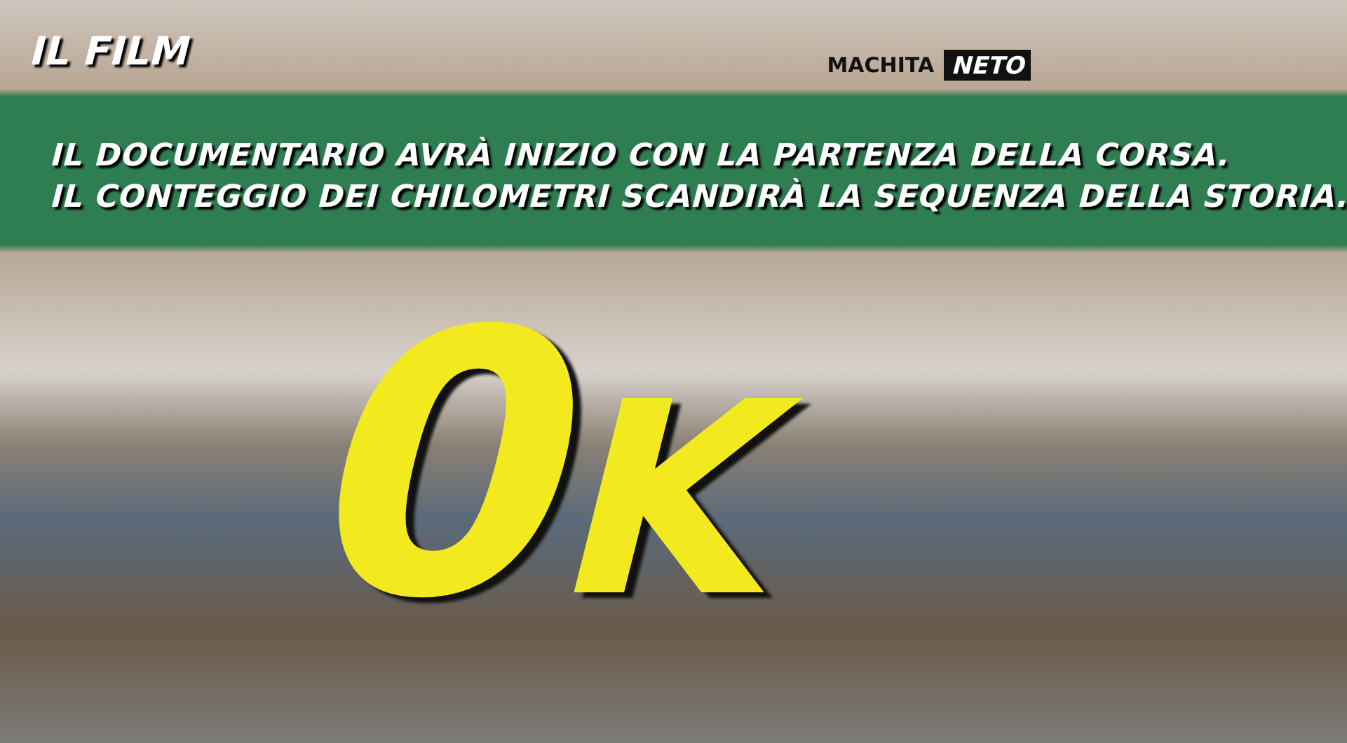IL FILM
MACHITA NETO
IL DOCUMENTARIO AVRÀ INIZIO CON LA PARTENZA DELLA CORSA.
IL CONTEGGIO DEI CHILOMETRI SCANDIRÀ LA SEQUENZA DELLA STORIA.
0K